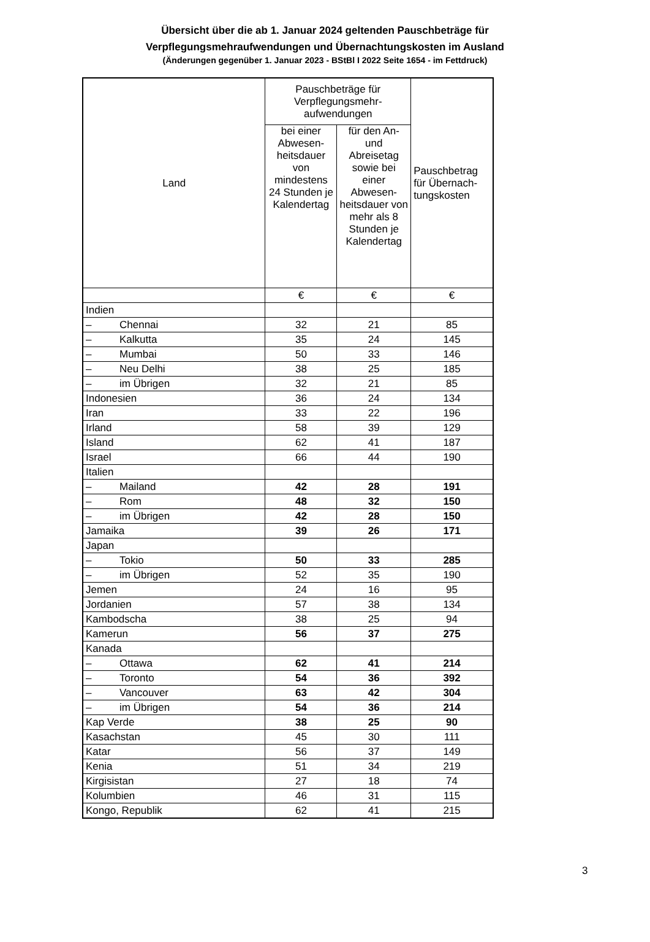Übersicht über die ab 1. Januar 2024 geltenden Pauschbeträge für
Verpflegungsmehraufwendungen und Übernachtungskosten im Ausland
(Änderungen gegenüber 1. Januar 2023 - BStBl I 2022 Seite 1654 - im Fettdruck)
| Land | Pauschbeträge für Verpflegungsmehr-aufwendungen | | Pauschbetrag für Übernach-tungskosten |
| --- | --- | --- | --- |
| | bei einer Abwesen-heitsdauer von mindestens 24 Stunden je Kalendertag | für den An- und Abreisetag sowie bei einer Abwesen-heitsdauer von mehr als 8 Stunden je Kalendertag | |
| | € | € | € |
| Indien | | | |
| – Chennai | 32 | 21 | 85 |
| – Kalkutta | 35 | 24 | 145 |
| – Mumbai | 50 | 33 | 146 |
| – Neu Delhi | 38 | 25 | 185 |
| – im Übrigen | 32 | 21 | 85 |
| Indonesien | 36 | 24 | 134 |
| Iran | 33 | 22 | 196 |
| Irland | 58 | 39 | 129 |
| Island | 62 | 41 | 187 |
| Israel | 66 | 44 | 190 |
| Italien | | | |
| – Mailand | 42 | 28 | 191 |
| – Rom | 48 | 32 | 150 |
| – im Übrigen | 42 | 28 | 150 |
| Jamaika | 39 | 26 | 171 |
| Japan | | | |
| – Tokio | 50 | 33 | 285 |
| – im Übrigen | 52 | 35 | 190 |
| Jemen | 24 | 16 | 95 |
| Jordanien | 57 | 38 | 134 |
| Kambodscha | 38 | 25 | 94 |
| Kamerun | 56 | 37 | 275 |
| Kanada | | | |
| – Ottawa | 62 | 41 | 214 |
| – Toronto | 54 | 36 | 392 |
| – Vancouver | 63 | 42 | 304 |
| – im Übrigen | 54 | 36 | 214 |
| Kap Verde | 38 | 25 | 90 |
| Kasachstan | 45 | 30 | 111 |
| Katar | 56 | 37 | 149 |
| Kenia | 51 | 34 | 219 |
| Kirgisistan | 27 | 18 | 74 |
| Kolumbien | 46 | 31 | 115 |
| Kongo, Republik | 62 | 41 | 215 |
3